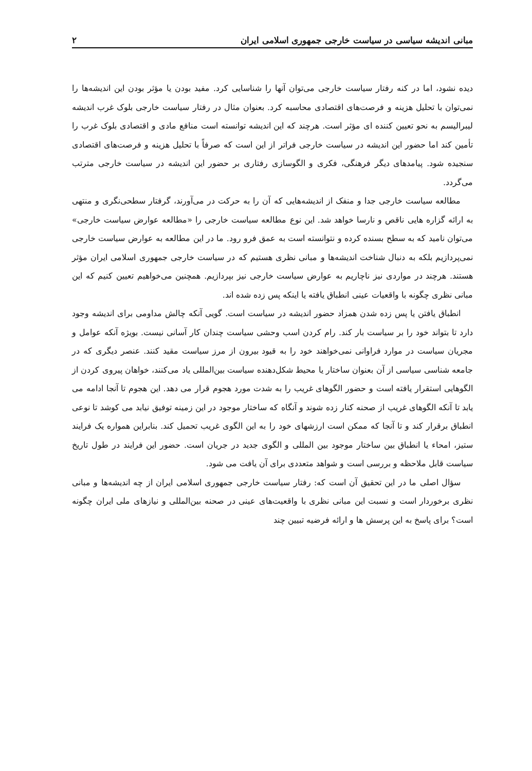مبانی اندیشه سیاسی در سیاست خارجی جمهوری اسلامی ایران ۲
دیده نشود، اما در کنه رفتار سیاست خارجی می‌توان آنها را شناسایی کرد. مفید بودن یا مؤثر بودن این اندیشه‌ها را نمی‌توان با تحلیل هزینه و فرصت‌های اقتصادی محاسبه کرد. بعنوان مثال در رفتار سیاست خارجی بلوک غرب اندیشه لیبرالیسم به نحو تعیین کننده ای مؤثر است. هرچند که این اندیشه توانسته است منافع مادی و اقتصادی بلوک غرب را تأمین کند اما حضور این اندیشه در سیاست خارجی فراتر از این است که صرفاً با تحلیل هزینه و فرصت‌های اقتصادی سنجیده شود. پیامدهای دیگر فرهنگی، فکری و الگوسازی رفتاری بر حضور این اندیشه در سیاست خارجی مترتب می‌گردد.
مطالعه سیاست خارجی جدا و منفک از اندیشه‌هایی که آن را به حرکت در می‌آورند، گرفتار سطحی‌نگری و منتهی به ارائه گزاره هایی ناقص و نارسا خواهد شد. این نوع مطالعه سیاست خارجی را «مطالعه عوارض سیاست خارجی» می‌توان نامید که به سطح بسنده کرده و نتوانسته است به عمق فرو رود. ما در این مطالعه به عوارض سیاست خارجی نمی‌پردازیم بلکه به دنبال شناخت اندیشه‌ها و مبانی نظری هستیم که در سیاست خارجی جمهوری اسلامی ایران مؤثر هستند. هرچند در مواردی نیز ناچاریم به عوارض سیاست خارجی نیز بپردازیم. همچنین می‌خواهیم تعیین کنیم که این مبانی نظری چگونه با واقعیات عینی انطباق یافته یا اینکه پس زده شده اند.
انطباق یافتن یا پس زده شدن همزاد حضور اندیشه در سیاست است. گویی آنکه چالش مداومی برای اندیشه وجود دارد تا بتواند خود را بر سیاست بار کند. رام کردن اسب وحشی سیاست چندان کار آسانی نیست. بویژه آنکه عوامل و مجریان سیاست در موارد فراوانی نمی‌خواهند خود را به قیود بیرون از مرز سیاست مقید کنند. عنصر دیگری که در جامعه شناسی سیاسی از آن بعنوان ساختار یا محیط شکل‌دهنده سیاست بین‌المللی یاد می‌کنند، خواهان پیروی کردن از الگوهایی استقرار یافته است و حضور الگوهای غریب را به شدت مورد هجوم قرار می دهد. این هجوم تا آنجا ادامه می یابد تا آنکه الگوهای غریب از صحنه کنار زده شوند و آنگاه که ساختار موجود در این زمینه توفیق نیابد می کوشد تا نوعی انطباق برقرار کند و تا آنجا که ممکن است ارزشهای خود را به این الگوی غریب تحمیل کند. بنابراین همواره یک فرایند ستیز، امحاء یا انطباق بین ساختار موجود بین المللی و الگوی جدید در جریان است. حضور این فرایند در طول تاریخ سیاست قابل ملاحظه و بررسی است و شواهد متعددی برای آن یافت می شود.
سؤال اصلی ما در این تحقیق آن است که: رفتار سیاست خارجی جمهوری اسلامی ایران از چه اندیشه‌ها و مبانی نظری برخوردار است و نسبت این مبانی نظری با واقعیت‌های عینی در صحنه بین‌المللی و نیازهای ملی ایران چگونه است؟ برای پاسخ به این پرسش ها و ارائه فرضیه تبیین چند